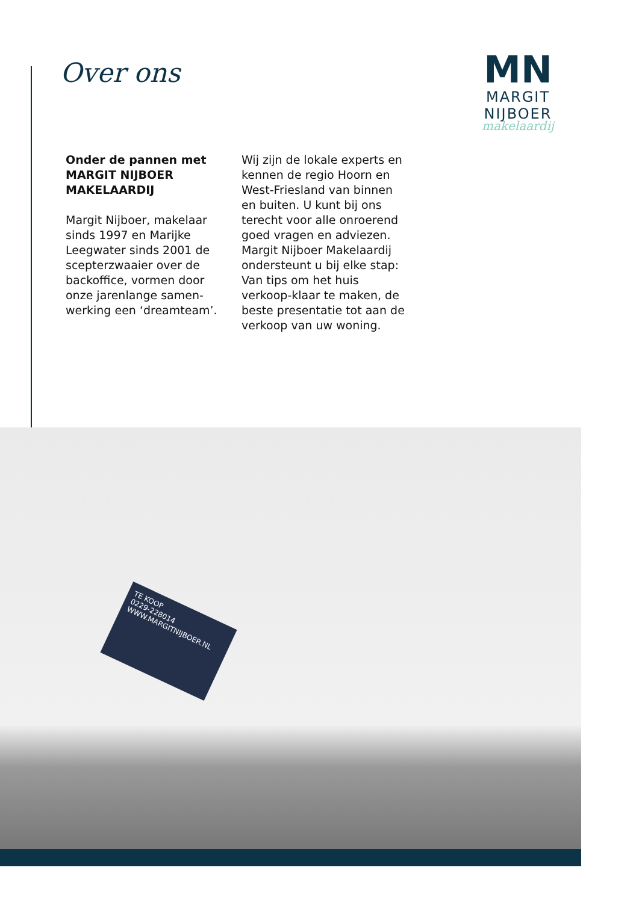Over ons
MN
MARGIT NIJBOER
makelaardij
Onder de pannen met
MARGIT NIJBOER
MAKELAARDIJ
Margit Nijboer, makelaar sinds 1997 en Marijke Leegwater sinds 2001 de scepterzwaaier over de backoffice, vormen door onze jarenlange samen-werking een ‘dreamteam’.
Wij zijn de lokale experts en kennen de regio Hoorn en West-Friesland van binnen en buiten. U kunt bij ons terecht voor alle onroerend goed vragen en adviezen.
Margit Nijboer Makelaardij ondersteunt u bij elke stap: Van tips om het huis verkoop-klaar te maken, de beste presentatie tot aan de verkoop van uw woning.
TE KOOP
0229-228014
WWW.MARGITNIJBOER.NL